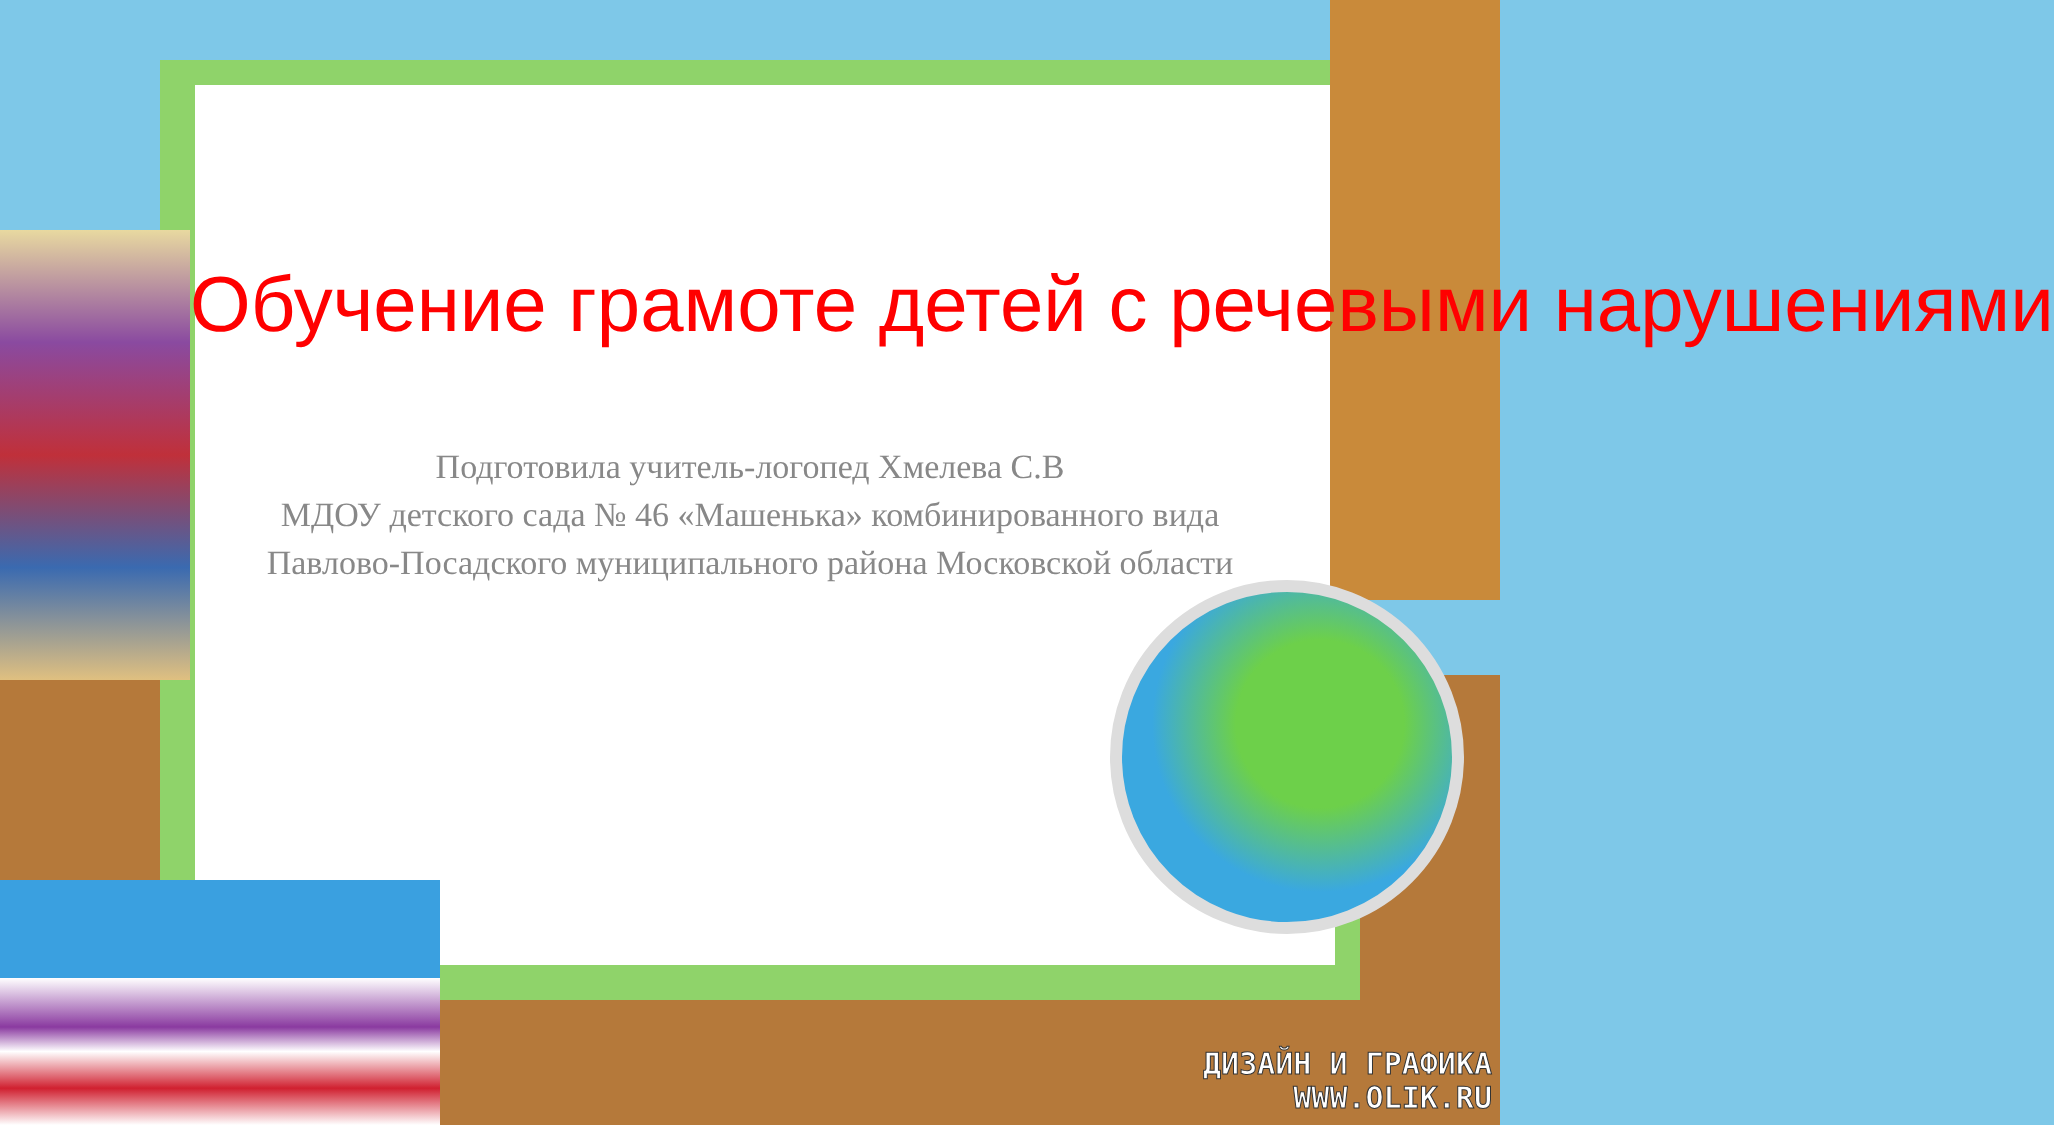Обучение грамоте детей с речевыми нарушениями
Подготовила учитель-логопед Хмелева С.В
МДОУ детского сада № 46 «Машенька» комбинированного вида
Павлово-Посадского муниципального района Московской области
ДИЗАЙН И ГРАФИКА
WWW.OLIK.RU